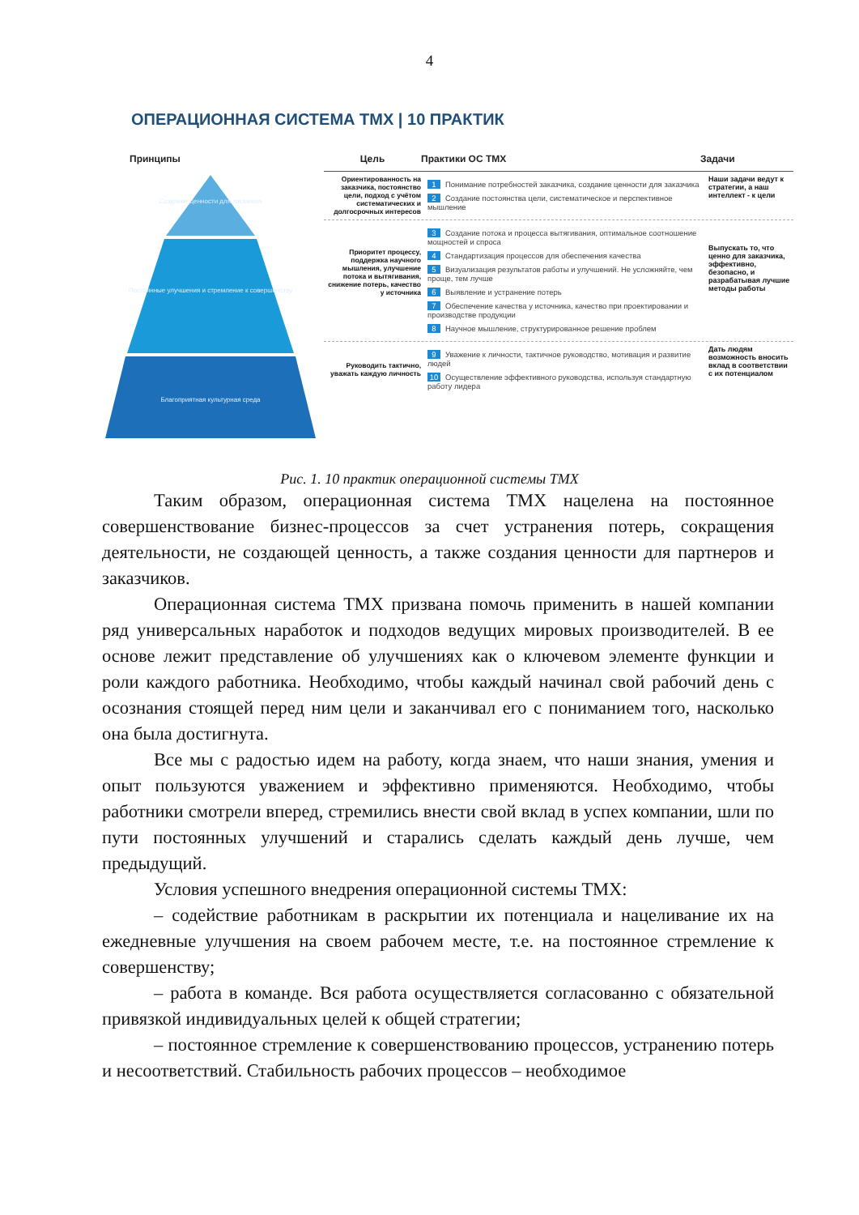4
ОПЕРАЦИОННАЯ СИСТЕМА ТМХ | 10 ПРАКТИК
Принципы
Создание ценности для заказчика
Постоянные улучшения и стремление к совершенству
Благоприятная культурная среда
Цель Практики ОС ТМХ Задачи
Ориентированность на заказчика, постоянство цели, подход с учётом систематических и долгосрочных интересов
1 Понимание потребностей заказчика, создание ценности для заказчика
2 Создание постоянства цели, систематическое и перспективное мышление
Наши задачи ведут к стратегии, а наш интеллект - к цели
Приоритет процессу, поддержка научного мышления, улучшение потока и вытягивания, снижение потерь, качество у источника
3 Создание потока и процесса вытягивания, оптимальное соотношение мощностей и спроса
4 Стандартизация процессов для обеспечения качества
5 Визуализация результатов работы и улучшений. Не усложняйте, чем проще, тем лучше
6 Выявление и устранение потерь
7 Обеспечение качества у источника, качество при проектировании и производстве продукции
8 Научное мышление, структурированное решение проблем
Выпускать то, что ценно для заказчика, эффективно, безопасно, и разрабатывая лучшие методы работы
Руководить тактично, уважать каждую личность
9 Уважение к личности, тактичное руководство, мотивация и развитие людей
10 Осуществление эффективного руководства, используя стандартную работу лидера
Дать людям возможность вносить вклад в соответствии с их потенциалом
Рис. 1. 10 практик операционной системы ТМХ
Таким образом, операционная система ТМХ нацелена на постоянное совершенствование бизнес-процессов за счет устранения потерь, сокращения деятельности, не создающей ценность, а также создания ценности для партнеров и заказчиков.
Операционная система ТМХ призвана помочь применить в нашей компании ряд универсальных наработок и подходов ведущих мировых производителей. В ее основе лежит представление об улучшениях как о ключевом элементе функции и роли каждого работника. Необходимо, чтобы каждый начинал свой рабочий день с осознания стоящей перед ним цели и заканчивал его с пониманием того, насколько она была достигнута.
Все мы с радостью идем на работу, когда знаем, что наши знания, умения и опыт пользуются уважением и эффективно применяются. Необходимо, чтобы работники смотрели вперед, стремились внести свой вклад в успех компании, шли по пути постоянных улучшений и старались сделать каждый день лучше, чем предыдущий.
Условия успешного внедрения операционной системы ТМХ:
– содействие работникам в раскрытии их потенциала и нацеливание их на ежедневные улучшения на своем рабочем месте, т.е. на постоянное стремление к совершенству;
– работа в команде. Вся работа осуществляется согласованно с обязательной привязкой индивидуальных целей к общей стратегии;
– постоянное стремление к совершенствованию процессов, устранению потерь и несоответствий. Стабильность рабочих процессов – необходимое